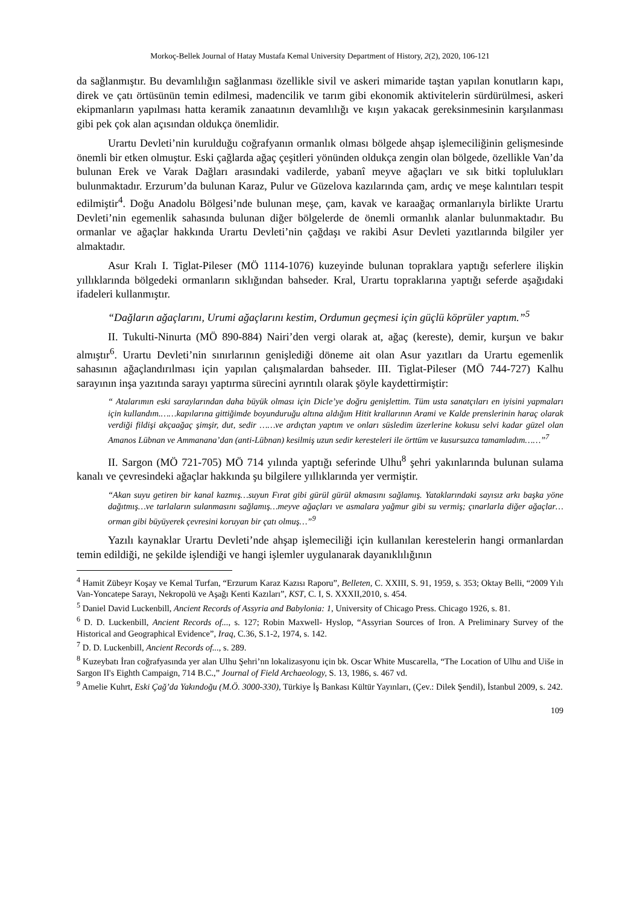Morkoç-Bellek Journal of Hatay Mustafa Kemal University Department of History, 2(2), 2020, 106-121
da sağlanmıştır. Bu devamlılığın sağlanması özellikle sivil ve askeri mimaride taştan yapılan konutların kapı, direk ve çatı örtüsünün temin edilmesi, madencilik ve tarım gibi ekonomik aktivitelerin sürdürülmesi, askeri ekipmanların yapılması hatta keramik zanaatının devamlılığı ve kışın yakacak gereksinmesinin karşılanması gibi pek çok alan açısından oldukça önemlidir.
Urartu Devleti’nin kurulduğu coğrafyanın ormanlık olması bölgede ahşap işlemeciliğinin gelişmesinde önemli bir etken olmuştur. Eski çağlarda ağaç çeşitleri yönünden oldukça zengin olan bölgede, özellikle Van’da bulunan Erek ve Varak Dağları arasındaki vadilerde, yabanî meyve ağaçları ve sık bitki toplulukları bulunmaktadır. Erzurum’da bulunan Karaz, Pulur ve Güzelova kazılarında çam, ardıç ve meşe kalıntıları tespit edilmiştir<sup>4</sup>. Doğu Anadolu Bölgesi’nde bulunan meşe, çam, kavak ve karaağaç ormanlarıyla birlikte Urartu Devleti’nin egemenlik sahasında bulunan diğer bölgelerde de önemli ormanlık alanlar bulunmaktadır. Bu ormanlar ve ağaçlar hakkında Urartu Devleti’nin çağdaşı ve rakibi Asur Devleti yazıtlarında bilgiler yer almaktadır.
Asur Kralı I. Tiglat-Pileser (MÖ 1114-1076) kuzeyinde bulunan topraklara yaptığı seferlere ilişkin yıllıklarında bölgedeki ormanların sıklığından bahseder. Kral, Urartu topraklarına yaptığı seferde aşağıdaki ifadeleri kullanmıştır.
“Dağların ağaçlarını, Urumi ağaçlarını kestim, Ordumun geçmesi için güçlü köprüler yaptım.”<sup>5</sup>
II. Tukulti-Ninurta (MÖ 890-884) Nairi’den vergi olarak at, ağaç (kereste), demir, kurşun ve bakır almıştır<sup>6</sup>. Urartu Devleti’nin sınırlarının genişlediği döneme ait olan Asur yazıtları da Urartu egemenlik sahasının ağaçlandırılması için yapılan çalışmalardan bahseder. III. Tiglat-Pileser (MÖ 744-727) Kalhu sarayının inşa yazıtında sarayı yaptırma sürecini ayrıntılı olarak şöyle kaydettirmiştir:
“ Atalarımın eski saraylarından daha büyük olması için Dicle’ye doğru genişlettim. Tüm usta sanatçıları en iyisini yapmaları için kullandım.……kapılarına gittiğimde boyunduruğu altına aldığım Hitit krallarının Arami ve Kalde prenslerinin haraç olarak verdiği fildişi akçaağaç şimşir, dut, sedir ……ve ardıçtan yaptım ve onları süsledim üzerlerine kokusu selvi kadar güzel olan Amanos Lübnan ve Ammanana’dan (anti-Lübnan) kesilmiş uzun sedir keresteleri ile örttüm ve kusursuzca tamamladım……”<sup>7</sup>
II. Sargon (MÖ 721-705) MÖ 714 yılında yaptığı seferinde Ulhu<sup>8</sup> şehri yakınlarında bulunan sulama kanalı ve çevresindeki ağaçlar hakkında şu bilgilere yıllıklarında yer vermiştir.
“Akan suyu getiren bir kanal kazmış…suyun Fırat gibi gürül gürül akmasını sağlamış. Yataklarındaki sayısız arkı başka yöne dağıtmış…ve tarlaların sulanmasını sağlamış…meyve ağaçları ve asmalara yağmur gibi su vermiş; çınarlarla diğer ağaçlar…orman gibi büyüyerek çevresini koruyan bir çatı olmuş…”<sup>9</sup>
Yazılı kaynaklar Urartu Devleti’nde ahşap işlemeciliği için kullanılan kerestelerin hangi ormanlardan temin edildiği, ne şekilde işlendiği ve hangi işlemler uygulanarak dayanıklılığının
<sup>4</sup> Hamit Zübeyr Koşay ve Kemal Turfan, “Erzurum Karaz Kazısı Raporu”, Belleten, C. XXIII, S. 91, 1959, s. 353; Oktay Belli, “2009 Yılı Van-Yoncatepe Sarayı, Nekropolü ve Aşağı Kenti Kazıları”, KST, C. I, S. XXXII,2010, s. 454.
<sup>5</sup> Daniel David Luckenbill, Ancient Records of Assyria and Babylonia: 1, University of Chicago Press. Chicago 1926, s. 81.
<sup>6</sup> D. D. Luckenbill, Ancient Records of..., s. 127; Robin Maxwell- Hyslop, “Assyrian Sources of Iron. A Preliminary Survey of the Historical and Geographical Evidence”, Iraq, C.36, S.1-2, 1974, s. 142.
<sup>7</sup> D. D. Luckenbill, Ancient Records of..., s. 289.
<sup>8</sup> Kuzeybatı İran coğrafyasında yer alan Ulhu Şehri’nn lokalizasyonu için bk. Oscar White Muscarella, “The Location of Ulhu and Uiše in Sargon II's Eighth Campaign, 714 B.C.,” Journal of Field Archaeology, S. 13, 1986, s. 467 vd.
<sup>9</sup> Amelie Kuhrt, Eski Çağ’da Yakındoğu (M.Ö. 3000-330), Türkiye İş Bankası Kültür Yayınları, (Çev.: Dilek Şendil), İstanbul 2009, s. 242.
109